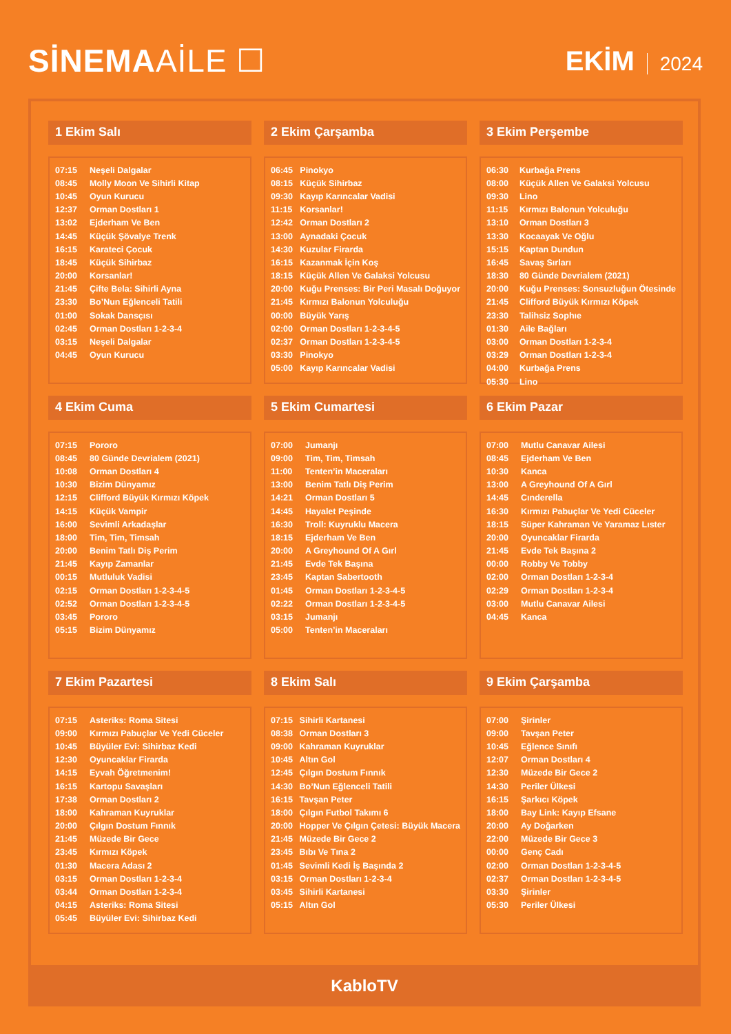SİNEMAAİLE ☐
EKİM 2024
1 Ekim Salı
| 07:15 | Neşeli Dalgalar |
| 08:45 | Molly Moon Ve Sihirli Kitap |
| 10:45 | Oyun Kurucu |
| 12:37 | Orman Dostları 1 |
| 13:02 | Ejderham Ve Ben |
| 14:45 | Küçük Şövalye Trenk |
| 16:15 | Karateci Çocuk |
| 18:45 | Küçük Sihirbaz |
| 20:00 | Korsanlar! |
| 21:45 | Çifte Bela: Sihirli Ayna |
| 23:30 | Bo’Nun Eğlenceli Tatili |
| 01:00 | Sokak Dansçısı |
| 02:45 | Orman Dostları 1-2-3-4 |
| 03:15 | Neşeli Dalgalar |
| 04:45 | Oyun Kurucu |
2 Ekim Çarşamba
| 06:45 | Pinokyo |
| 08:15 | Küçük Sihirbaz |
| 09:30 | Kayıp Karıncalar Vadisi |
| 11:15 | Korsanlar! |
| 12:42 | Orman Dostları 2 |
| 13:00 | Aynadaki Çocuk |
| 14:30 | Kuzular Firarda |
| 16:15 | Kazanmak İçin Koş |
| 18:15 | Küçük Allen Ve Galaksi Yolcusu |
| 20:00 | Kuğu Prenses: Bir Peri Masalı Doğuyor |
| 21:45 | Kırmızı Balonun Yolculuğu |
| 00:00 | Büyük Yarış |
| 02:00 | Orman Dostları 1-2-3-4-5 |
| 02:37 | Orman Dostları 1-2-3-4-5 |
| 03:30 | Pinokyo |
| 05:00 | Kayıp Karıncalar Vadisi |
3 Ekim Perşembe
| 06:30 | Kurbağa Prens |
| 08:00 | Küçük Allen Ve Galaksi Yolcusu |
| 09:30 | Lino |
| 11:15 | Kırmızı Balonun Yolculuğu |
| 13:10 | Orman Dostları 3 |
| 13:30 | Kocaayak Ve Oğlu |
| 15:15 | Kaptan Dundun |
| 16:45 | Savaş Sırları |
| 18:30 | 80 Günde Devrialem (2021) |
| 20:00 | Kuğu Prenses: Sonsuzluğun Ötesinde |
| 21:45 | Clifford Büyük Kırmızı Köpek |
| 23:30 | Talihsiz Sophıe |
| 01:30 | Aile Bağları |
| 03:00 | Orman Dostları 1-2-3-4 |
| 03:29 | Orman Dostları 1-2-3-4 |
| 04:00 | Kurbağa Prens |
| 05:30 | Lino |
4 Ekim Cuma
| 07:15 | Pororo |
| 08:45 | 80 Günde Devrialem (2021) |
| 10:08 | Orman Dostları 4 |
| 10:30 | Bizim Dünyamız |
| 12:15 | Clifford Büyük Kırmızı Köpek |
| 14:15 | Küçük Vampir |
| 16:00 | Sevimli Arkadaşlar |
| 18:00 | Tim, Tim, Timsah |
| 20:00 | Benim Tatlı Diş Perim |
| 21:45 | Kayıp Zamanlar |
| 00:15 | Mutluluk Vadisi |
| 02:15 | Orman Dostları 1-2-3-4-5 |
| 02:52 | Orman Dostları 1-2-3-4-5 |
| 03:45 | Pororo |
| 05:15 | Bizim Dünyamız |
5 Ekim Cumartesi
| 07:00 | Jumanjı |
| 09:00 | Tim, Tim, Timsah |
| 11:00 | Tenten’in Maceraları |
| 13:00 | Benim Tatlı Diş Perim |
| 14:21 | Orman Dostları 5 |
| 14:45 | Hayalet Peşinde |
| 16:30 | Troll: Kuyruklu Macera |
| 18:15 | Ejderham Ve Ben |
| 20:00 | A Greyhound Of A Gırl |
| 21:45 | Evde Tek Başına |
| 23:45 | Kaptan Sabertooth |
| 01:45 | Orman Dostları 1-2-3-4-5 |
| 02:22 | Orman Dostları 1-2-3-4-5 |
| 03:15 | Jumanjı |
| 05:00 | Tenten’in Maceraları |
6 Ekim Pazar
| 07:00 | Mutlu Canavar Ailesi |
| 08:45 | Ejderham Ve Ben |
| 10:30 | Kanca |
| 13:00 | A Greyhound Of A Gırl |
| 14:45 | Cınderella |
| 16:30 | Kırmızı Pabuçlar Ve Yedi Cüceler |
| 18:15 | Süper Kahraman Ve Yaramaz Lıster |
| 20:00 | Oyuncaklar Firarda |
| 21:45 | Evde Tek Başına 2 |
| 00:00 | Robby Ve Tobby |
| 02:00 | Orman Dostları 1-2-3-4 |
| 02:29 | Orman Dostları 1-2-3-4 |
| 03:00 | Mutlu Canavar Ailesi |
| 04:45 | Kanca |
7 Ekim Pazartesi
| 07:15 | Asteriks: Roma Sitesi |
| 09:00 | Kırmızı Pabuçlar Ve Yedi Cüceler |
| 10:45 | Büyüler Evi: Sihirbaz Kedi |
| 12:30 | Oyuncaklar Firarda |
| 14:15 | Eyvah Öğretmenim! |
| 16:15 | Kartopu Savaşları |
| 17:38 | Orman Dostları 2 |
| 18:00 | Kahraman Kuyruklar |
| 20:00 | Çılgın Dostum Fınnık |
| 21:45 | Müzede Bir Gece |
| 23:45 | Kırmızı Köpek |
| 01:30 | Macera Adası 2 |
| 03:15 | Orman Dostları 1-2-3-4 |
| 03:44 | Orman Dostları 1-2-3-4 |
| 04:15 | Asteriks: Roma Sitesi |
| 05:45 | Büyüler Evi: Sihirbaz Kedi |
8 Ekim Salı
| 07:15 | Sihirli Kartanesi |
| 08:38 | Orman Dostları 3 |
| 09:00 | Kahraman Kuyruklar |
| 10:45 | Altın Gol |
| 12:45 | Çılgın Dostum Fınnık |
| 14:30 | Bo’Nun Eğlenceli Tatili |
| 16:15 | Tavşan Peter |
| 18:00 | Çılgın Futbol Takımı 6 |
| 20:00 | Hopper Ve Çılgın Çetesi: Büyük Macera |
| 21:45 | Müzede Bir Gece 2 |
| 23:45 | Bıbı Ve Tına 2 |
| 01:45 | Sevimli Kedi İş Başında 2 |
| 03:15 | Orman Dostları 1-2-3-4 |
| 03:45 | Sihirli Kartanesi |
| 05:15 | Altın Gol |
9 Ekim Çarşamba
| 07:00 | Şirinler |
| 09:00 | Tavşan Peter |
| 10:45 | Eğlence Sınıfı |
| 12:07 | Orman Dostları 4 |
| 12:30 | Müzede Bir Gece 2 |
| 14:30 | Periler Ülkesi |
| 16:15 | Şarkıcı Köpek |
| 18:00 | Bay Link: Kayıp Efsane |
| 20:00 | Ay Doğarken |
| 22:00 | Müzede Bir Gece 3 |
| 00:00 | Genç Cadı |
| 02:00 | Orman Dostları 1-2-3-4-5 |
| 02:37 | Orman Dostları 1-2-3-4-5 |
| 03:30 | Şirinler |
| 05:30 | Periler Ülkesi |
KabloTV